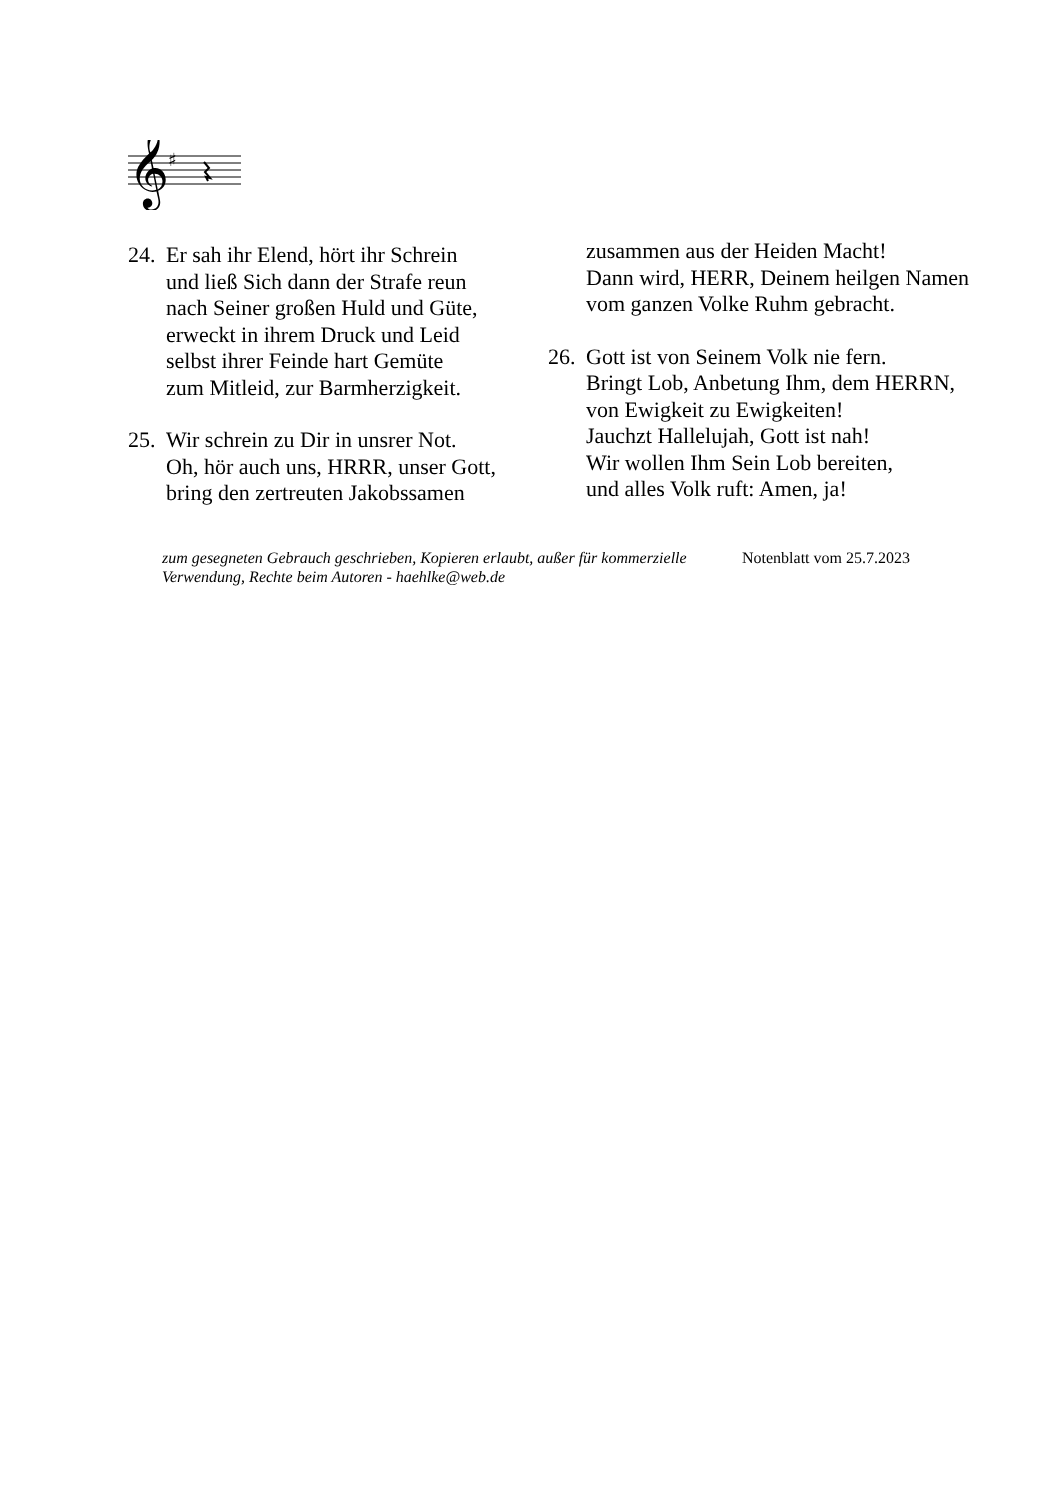𝄞
♯
24.
Er sah ihr Elend, hört ihr Schrein
und ließ Sich dann der Strafe reun
nach Seiner großen Huld und Güte,
erweckt in ihrem Druck und Leid
selbst ihrer Feinde hart Gemüte
zum Mitleid, zur Barmherzigkeit.
25.
Wir schrein zu Dir in unsrer Not.
Oh, hör auch uns, HRRR, unser Gott,
bring den zertreuten Jakobssamen
zusammen aus der Heiden Macht!
Dann wird, HERR, Deinem heilgen Namen
vom ganzen Volke Ruhm gebracht.
26.
Gott ist von Seinem Volk nie fern.
Bringt Lob, Anbetung Ihm, dem HERRN,
von Ewigkeit zu Ewigkeiten!
Jauchzt Hallelujah, Gott ist nah!
Wir wollen Ihm Sein Lob bereiten,
und alles Volk ruft: Amen, ja!
zum gesegneten Gebrauch geschrieben, Kopieren erlaubt, außer für kommerzielle Verwendung, Rechte beim Autoren - haehlke@web.de Notenblatt vom 25.7.2023